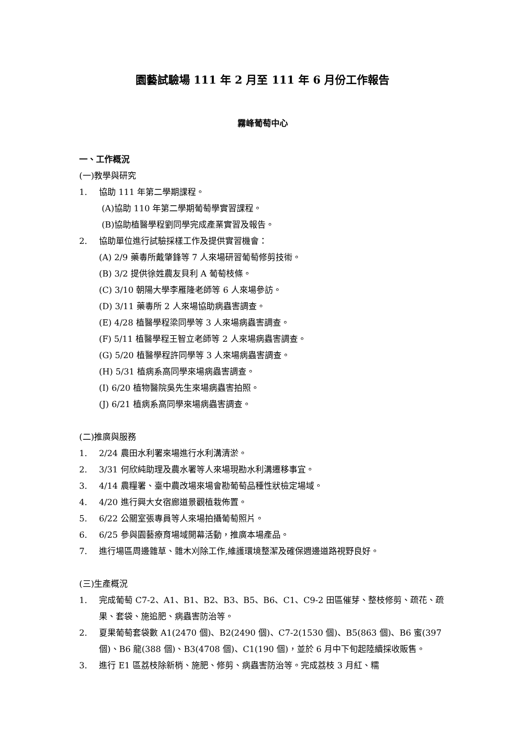園藝試驗場 111 年 2 月至 111 年 6 月份工作報告
霧峰葡萄中心
一、工作概況
(一)教學與研究
1. 協助 111 年第二學期課程。
(A)協助 110 年第二學期葡萄學實習課程。
(B)協助植醫學程劉同學完成產業實習及報告。
2. 協助單位進行試驗採樣工作及提供實習機會：
(A) 2/9 藥毒所戴肇鋒等 7 人來場研習葡萄修剪技術。
(B) 3/2 提供徐姓農友貝利 A 葡萄枝條。
(C) 3/10 朝陽大學李雁隆老師等 6 人來場參訪。
(D) 3/11 藥毒所 2 人來場協助病蟲害調查。
(E) 4/28 植醫學程梁同學等 3 人來場病蟲害調查。
(F) 5/11 植醫學程王智立老師等 2 人來場病蟲害調查。
(G) 5/20 植醫學程許同學等 3 人來場病蟲害調查。
(H) 5/31 植病系高同學來場病蟲害調查。
(I) 6/20 植物醫院吳先生來場病蟲害拍照。
(J) 6/21 植病系高同學來場病蟲害調查。
(二)推廣與服務
1. 2/24 農田水利署來場進行水利溝清淤。
2. 3/31 何欣純助理及農水署等人來場現勘水利溝遷移事宜。
3. 4/14 農糧署、臺中農改場來場會勘葡萄品種性狀檢定場域。
4. 4/20 進行興大女宿廊道景觀植栽佈置。
5. 6/22 公關室張專員等人來場拍攝葡萄照片。
6. 6/25 參與園藝療育場域開幕活動，推廣本場產品。
7. 進行場區周邊雜草、雜木刈除工作,維護環境整潔及確保週邊道路視野良好。
(三)生產概況
1. 完成葡萄 C7-2、A1、B1、B2、B3、B5、B6、C1、C9-2 田區催芽、整枝修剪、疏花、疏果、套袋、施追肥、病蟲害防治等。
2. 夏果葡萄套袋數 A1(2470 個)、B2(2490 個)、C7-2(1530 個)、B5(863 個)、B6 蜜(397 個)、B6 龍(388 個)、B3(4708 個)、C1(190 個)，並於 6 月中下旬起陸續採收販售。
3. 進行 E1 區荔枝除新梢、施肥、修剪、病蟲害防治等。完成荔枝 3 月紅、糯